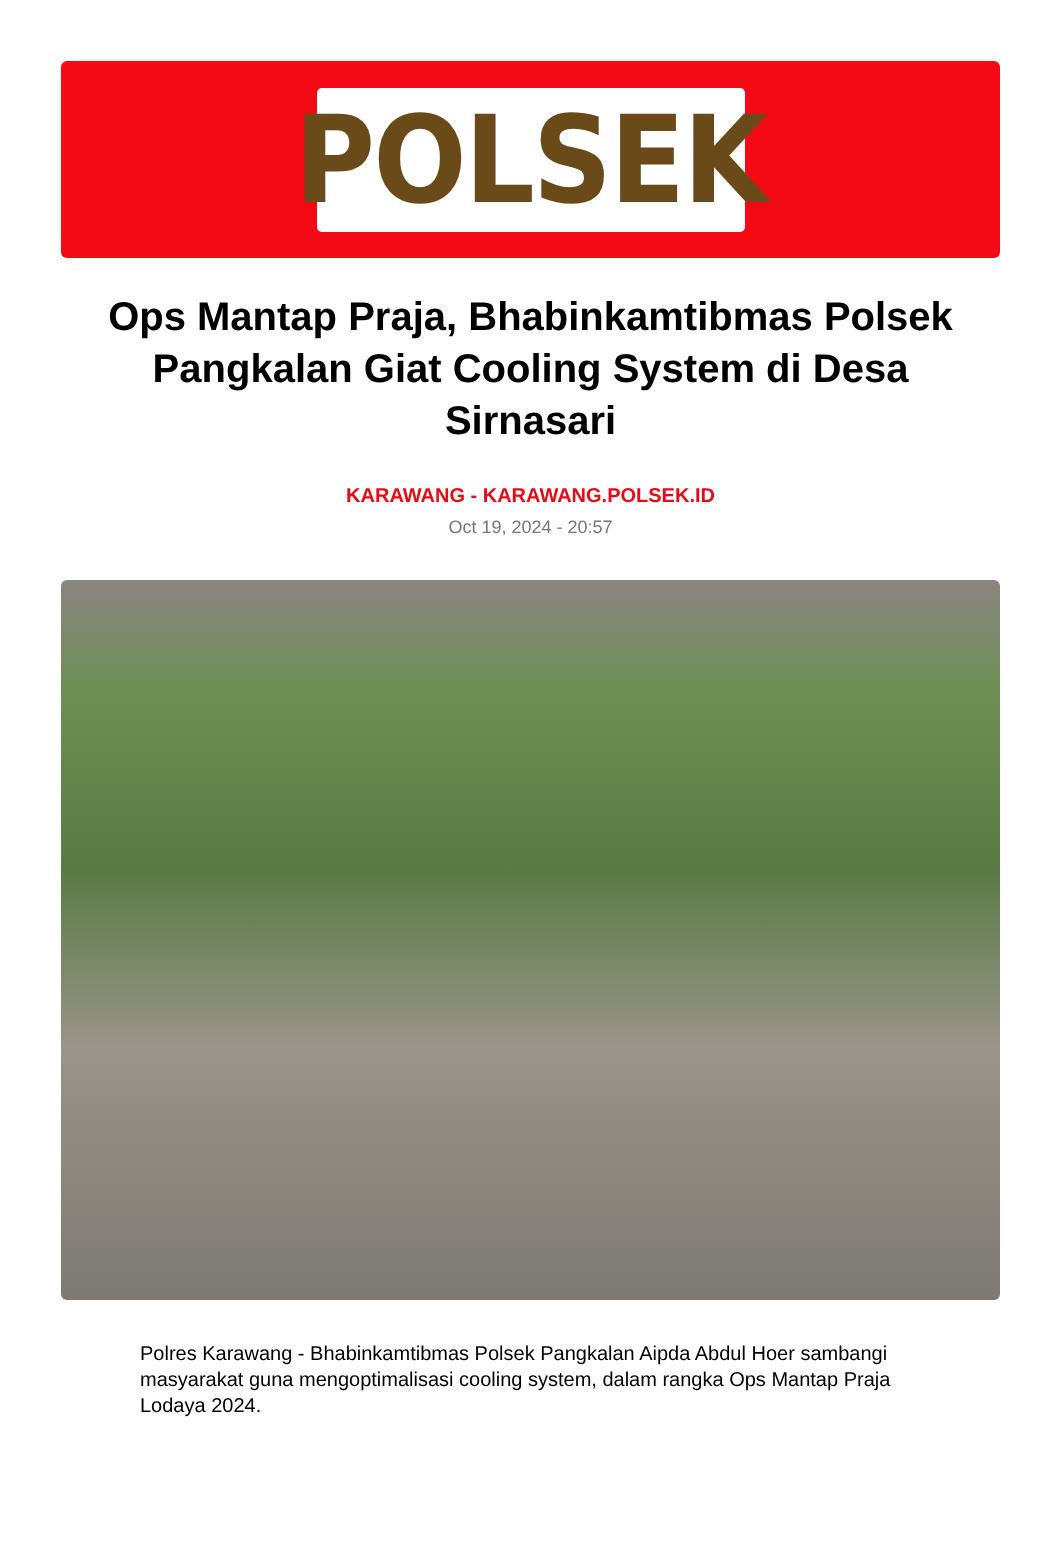POLSEK
Ops Mantap Praja, Bhabinkamtibmas Polsek Pangkalan Giat Cooling System di Desa Sirnasari
KARAWANG - KARAWANG.POLSEK.ID
Oct 19, 2024 - 20:57
Polres Karawang - Bhabinkamtibmas Polsek Pangkalan Aipda Abdul Hoer sambangi masyarakat guna mengoptimalisasi cooling system, dalam rangka Ops Mantap Praja Lodaya 2024.